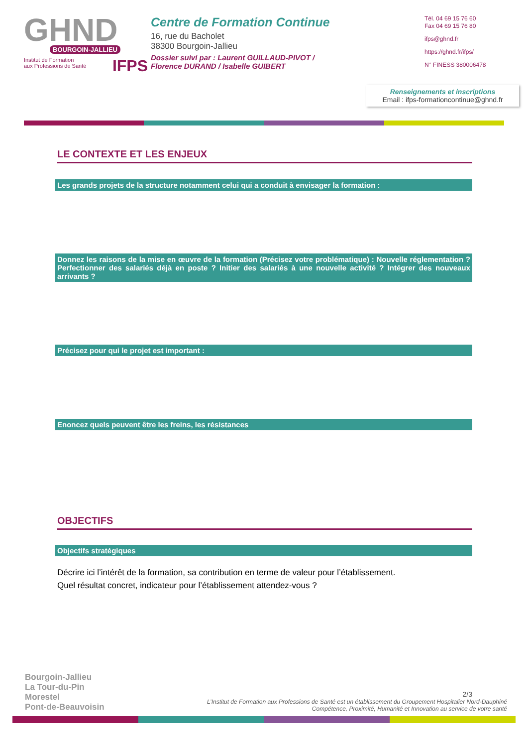GHND
BOURGOIN-JALLIEU
IFPS Institut de Formation
aux Professions de Santé
Centre de Formation Continue
16, rue du Bacholet
38300 Bourgoin-Jallieu
Dossier suivi par : Laurent GUILLAUD-PIVOT /
Florence DURAND / Isabelle GUIBERT
Tél. 04 69 15 76 60
Fax 04 69 15 76 80
ifps@ghnd.fr
https://ghnd.fr/ifps/
N° FINESS 380006478
Renseignements et inscriptions
Email : ifps-formationcontinue@ghnd.fr
LE CONTEXTE ET LES ENJEUX
Les grands projets de la structure notamment celui qui a conduit à envisager la formation :
Donnez les raisons de la mise en œuvre de la formation (Précisez votre problématique) : Nouvelle réglementation ? Perfectionner des salariés déjà en poste ? Initier des salariés à une nouvelle activité ? Intégrer des nouveaux arrivants ?
Précisez pour qui le projet est important :
Enoncez quels peuvent être les freins, les résistances
OBJECTIFS
Objectifs stratégiques
Décrire ici l’intérêt de la formation, sa contribution en terme de valeur pour l’établissement.
Quel résultat concret, indicateur pour l’établissement attendez-vous ?
Bourgoin-Jallieu
La Tour-du-Pin
Morestel
Pont-de-Beauvoisin
2/3
L’Institut de Formation aux Professions de Santé est un établissement du Groupement Hospitalier Nord-Dauphiné
Compétence, Proximité, Humanité et Innovation au service de votre santé